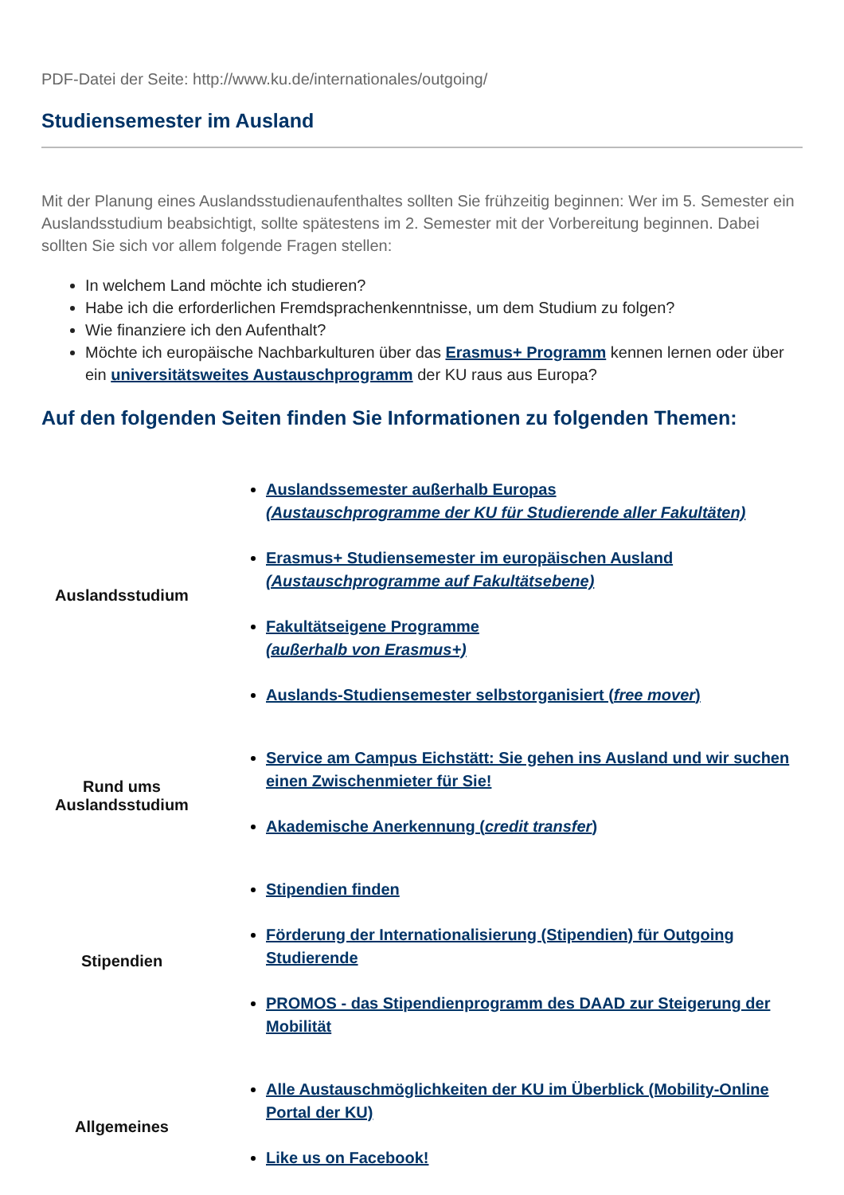PDF-Datei der Seite: http://www.ku.de/internationales/outgoing/
Studiensemester im Ausland
Mit der Planung eines Auslandsstudienaufenthaltes sollten Sie frühzeitig beginnen: Wer im 5. Semester ein Auslandsstudium beabsichtigt, sollte spätestens im 2. Semester mit der Vorbereitung beginnen. Dabei sollten Sie sich vor allem folgende Fragen stellen:
In welchem Land möchte ich studieren?
Habe ich die erforderlichen Fremdsprachenkenntnisse, um dem Studium zu folgen?
Wie finanziere ich den Aufenthalt?
Möchte ich europäische Nachbarkulturen über das Erasmus+ Programm kennen lernen oder über ein universitätsweites Austauschprogramm der KU raus aus Europa?
Auf den folgenden Seiten finden Sie Informationen zu folgenden Themen:
| Auslandsstudium | Auslandssemester außerhalb Europas (Austauschprogramme der KU für Studierende aller Fakultäten) Erasmus+ Studiensemester im europäischen Ausland (Austauschprogramme auf Fakultätsebene) Fakultätseigene Programme (außerhalb von Erasmus+) Auslands-Studiensemester selbstorganisiert ( free mover ) |
| Rund ums Auslandsstudium | Service am Campus Eichstätt: Sie gehen ins Ausland und wir suchen einen Zwischenmieter für Sie! Akademische Anerkennung ( credit transfer ) |
| Stipendien | Stipendien finden Förderung der Internationalisierung (Stipendien) für Outgoing Studierende PROMOS - das Stipendienprogramm des DAAD zur Steigerung der Mobilität |
| Allgemeines | Alle Austauschmöglichkeiten der KU im Überblick (Mobility-Online Portal der KU) Like us on Facebook! |